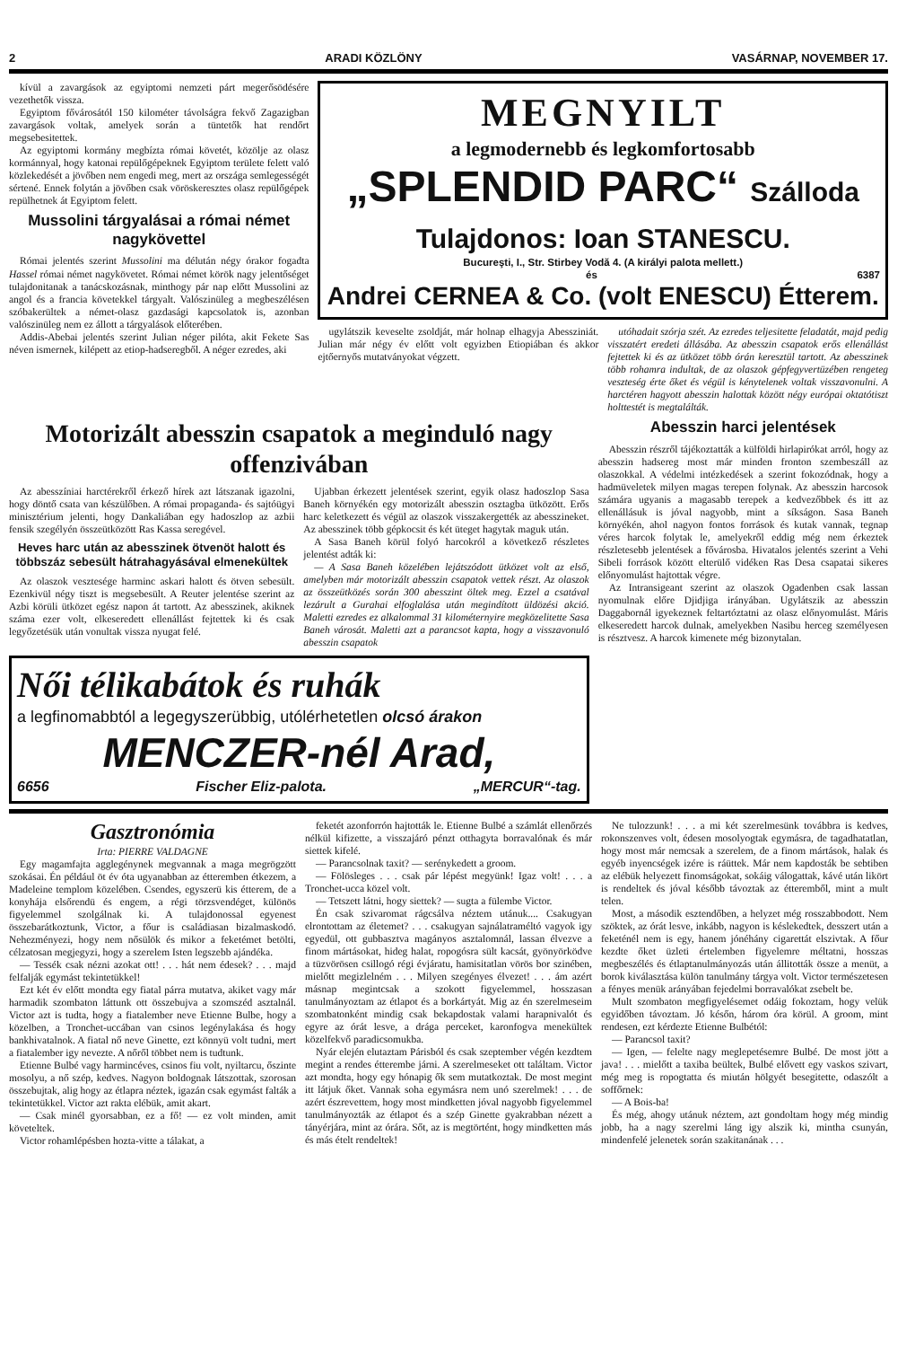2 ARADI KÖZLÖNY VASÁRNAP, NOVEMBER 17.
kívül a zavargások az egyiptomi nemzeti párt megerősödésére vezethetők vissza.
Egyiptom fővárosától 150 kilométer távolságra fekvő Zagazigban zavargások voltak, amelyek során a tüntetők hat rendőrt megsebesitettek.
Az egyiptomi kormány megbízta római követét, közölje az olasz kormánnyal, hogy katonai repülőgépeknek Egyiptom területe felett való közlekedését a jövőben nem engedi meg, mert az országa semlegességét sértené. Ennek folytán a jövőben csak vöröskeresztes olasz repülőgépek repülhetnek át Egyiptom felett.
Mussolini tárgyalásai a római német nagykövettel
Római jelentés szerint Mussolini ma délután négy órakor fogadta Hassel római német nagykövetet. Római német körök nagy jelentőséget tulajdonitanak a tanácskozásnak, minthogy pár nap előtt Mussolini az angol és a francia követekkel tárgyalt. Valószinüleg a megbeszélésen szóbakerültek a német-olasz gazdasági kapcsolatok is, azonban valószinüleg nem ez állott a tárgyalások előterében.
Addis-Abebai jelentés szerint Julian néger pilóta, akit Fekete Sas néven ismernek, kilépett az etiop-hadseregből. A néger ezredes, aki
MEGNYILT
a legmodernebb és legkomfortosabb
„SPLENDID PARC“ Szálloda
Tulajdonos: Ioan STANESCU.
Bucureşti, I., Str. Stirbey Vodă 4. (A királyi palota mellett.)
és 6387
Andrei CERNEA & Co. (volt ENESCU) Étterem.
ugylátszik keveselte zsoldját, már holnap elhagyja Abessziniát. Julian már négy év előtt volt egyizben Etiopiában és akkor ejtőernyős mutatványokat végzett.
utóhadait szórja szét. Az ezredes teljesitette feladatát, majd pedig visszatért eredeti állásába. Az abesszin csapatok erős ellenállást fejtettek ki és az ütközet több órán keresztül tartott. Az abesszinek több rohamra indultak, de az olaszok gépfegyvertüzében rengeteg veszteség érte őket és végül is kénytelenek voltak visszavonulni. A harctéren hagyott abesszin halottak között négy európai oktatótiszt holttestét is megtalálták.
Motorizált abesszin csapatok a meginduló nagy offenzivában
Az abesszíniai harctérekről érkező hírek azt látszanak igazolni, hogy döntő csata van készülőben. A római propaganda- és sajtóügyi minisztérium jelenti, hogy Dankaliában egy hadoszlop az azbii fensik szegélyén összeütközött Ras Kassa seregével.
Heves harc után az abesszinek ötvenöt halott és többszáz sebesült hátrahagyásával elmenekültek
Az olaszok vesztesége harminc askari halott és ötven sebesült. Ezenkivül négy tiszt is megsebesült. A Reuter jelentése szerint az Azbi körüli ütközet egész napon át tartott. Az abesszinek, akiknek száma ezer volt, elkeseredett ellenállást fejtettek ki és csak legyőzetésük után vonultak vissza nyugat felé.
Ujabban érkezett jelentések szerint, egyik olasz hadoszlop Sasa Baneh környékén egy motorizált abesszin osztagba ütközött. Erős harc keletkezett és végül az olaszok visszakergették az abesszineket. Az abesszinek több gépkocsit és két üteget hagytak maguk után.
A Sasa Baneh körül folyó harcokról a következő részletes jelentést adták ki:
— A Sasa Baneh közelében lejátszódott ütközet volt az első, amelyben már motorizált abesszin csapatok vettek részt. Az olaszok az összeütközés során 300 abesszint öltek meg. Ezzel a csatával lezárult a Gurahai elfoglalása után megindított üldözési akció. Maletti ezredes ez alkalommal 31 kilométernyire megközelitette Sasa Baneh városát. Maletti azt a parancsot kapta, hogy a visszavonuló abesszin csapatok
Női télikabátok és ruhák
a legfinomabbtól a legegyszerübbig, utólérhetetlen olcsó árakon
MENCZER-nél Arad,
6656 Fischer Eliz-palota. „MERCUR“-tag.
Abesszin harci jelentések
Abesszin részről tájékoztatták a külföldi hirlapirókat arról, hogy az abesszin hadsereg most már minden fronton szembeszáll az olaszokkal. A védelmi intézkedések a szerint fokozódnak, hogy a hadmüveletek milyen magas terepen folynak. Az abesszin harcosok számára ugyanis a magasabb terepek a kedvezőbbek és itt az ellenállásuk is jóval nagyobb, mint a síkságon. Sasa Baneh környékén, ahol nagyon fontos források és kutak vannak, tegnap véres harcok folytak le, amelyekről eddig még nem érkeztek részletesebb jelentések a fővárosba. Hivatalos jelentés szerint a Vehi Sibeli források között elterülő vidéken Ras Desa csapatai sikeres előnyomulást hajtottak végre.
Az Intransigeant szerint az olaszok Ogadenben csak lassan nyomulnak előre Djidjiga irányában. Ugylátszik az abesszin Daggabornál igyekeznek feltartóztatni az olasz előnyomulást. Máris elkeseredett harcok dulnak, amelyekben Nasibu herceg személyesen is résztvesz. A harcok kimenete még bizonytalan.
Gasztronómia
Irta: PIERRE VALDAGNE
Egy magamfajta agglegénynek megvannak a maga megrögzött szokásai. Én például öt év óta ugyanabban az étteremben étkezem, a Madeleine templom közelében. Csendes, egyszerü kis étterem, de a konyhája elsőrendü és engem, a régi törzsvendéget, különös figyelemmel szolgálnak ki. A tulajdonossal egyenest összebarátkoztunk, Victor, a főur is családiasan bizalmaskodó. Nehezményezi, hogy nem nősülök és mikor a feketémet betölti, célzatosan megjegyzi, hogy a szerelem Isten legszebb ajándéka.
— Tessék csak nézni azokat ott! . . . hát nem édesek? . . . majd felfalják egymást tekintetükkel!
Ezt két év előtt mondta egy fiatal párra mutatva, akiket vagy már harmadik szombaton láttunk ott összebujva a szomszéd asztalnál. Victor azt is tudta, hogy a fiatalember neve Etienne Bulbe, hogy a közelben, a Tronchet-uccában van csinos legénylakása és hogy bankhivatalnok. A fiatal nő neve Ginette, ezt könnyü volt tudni, mert a fiatalember igy nevezte. A nőről többet nem is tudtunk.
Etienne Bulbé vagy harmincéves, csinos fiu volt, nyiltarcu, őszinte mosolyu, a nő szép, kedves. Nagyon boldognak látszottak, szorosan összebujtak, alig hogy az étlapra néztek, igazán csak egymást falták a tekintetükkel. Victor azt rakta elébük, amit akart.
— Csak minél gyorsabban, ez a fő! — ez volt minden, amit követeltek.
Victor rohamlépésben hozta-vitte a tálakat, a
feketét azonforrón hajtották le. Etienne Bulbé a számlát ellenőrzés nélkül kifizette, a visszajáró pénzt otthagyta borravalónak és már siettek kifelé.
— Parancsolnak taxit? — serénykedett a groom.
— Fölösleges . . . csak pár lépést megyünk! Igaz volt! . . . a Tronchet-ucca közel volt.
— Tetszett látni, hogy siettek? — sugta a fülembe Victor.
Én csak szivaromat rágcsálva néztem utánuk.... Csakugyan elrontottam az életemet? . . . csakugyan sajnálatraméltó vagyok igy egyedül, ott gubbasztva magányos asztalomnál, lassan élvezve a finom mártásokat, hideg halat, ropogósra sült kacsát, gyönyörködve a tüzvörösen csillogó régi évjáratu, hamisitatlan vörös bor szinében, mielőtt megizlelném . . . Milyen szegényes élvezet! . . . ám azért másnap megintcsak a szokott figyelemmel, hosszasan tanulmányoztam az étlapot és a borkártyát. Mig az én szerelmeseim szombatonként mindig csak bekapdostak valami harapnivalót és egyre az órát lesve, a drága perceket, karonfogva menekültek közelfekvő paradicsomukba.
Nyár elején elutaztam Párisból és csak szeptember végén kezdtem megint a rendes étterembe járni. A szerelmeseket ott találtam. Victor azt mondta, hogy egy hónapig ők sem mutatkoztak. De most megint itt látjuk őket. Vannak soha egymásra nem unó szerelmek! . . . de azért észrevettem, hogy most mindketten jóval nagyobb figyelemmel tanulmányozták az étlapot és a szép Ginette gyakrabban nézett a tányérjára, mint az órára. Sőt, az is megtörtént, hogy mindketten más és más ételt rendeltek!
Ne tulozzunk! . . . a mi két szerelmesünk továbbra is kedves, rokonszenves volt, édesen mosolyogtak egymásra, de tagadhatatlan, hogy most már nemcsak a szerelem, de a finom mártások, halak és egyéb inyencségek izére is ráüttek. Már nem kapdosták be sebtiben az elébük helyezett finomságokat, sokáig válogattak, kávé után likört is rendeltek és jóval később távoztak az étteremből, mint a mult telen.
Most, a második esztendőben, a helyzet még rosszabbodott. Nem szöktek, az órát lesve, inkább, nagyon is késlekedtek, desszert után a feketénél nem is egy, hanem jónéhány cigarettát elszivtak. A főur kezdte őket üzleti értelemben figyelemre méltatni, hosszas megbeszélés és étlaptanulmányozás után állitották össze a menüt, a borok kiválasztása külön tanulmány tárgya volt. Victor természetesen a fényes menük arányában fejedelmi borravalókat zsebelt be.
Mult szombaton megfigyelésemet odáig fokoztam, hogy velük egyidőben távoztam. Jó későn, három óra körül. A groom, mint rendesen, ezt kérdezte Etienne Bulbétól:
— Parancsol taxit?
— Igen, — felelte nagy meglepetésemre Bulbé. De most jött a java! . . . mielőtt a taxiba beültek, Bulbé elővett egy vaskos szivart, még meg is ropogtatta és miután hölgyét besegitette, odaszólt a soffőrnek:
— A Bois-ba!
És még, ahogy utánuk néztem, azt gondoltam hogy még mindig jobb, ha a nagy szerelmi láng igy alszik ki, mintha csunyán, mindenfelé jelenetek során szakitanának . . .